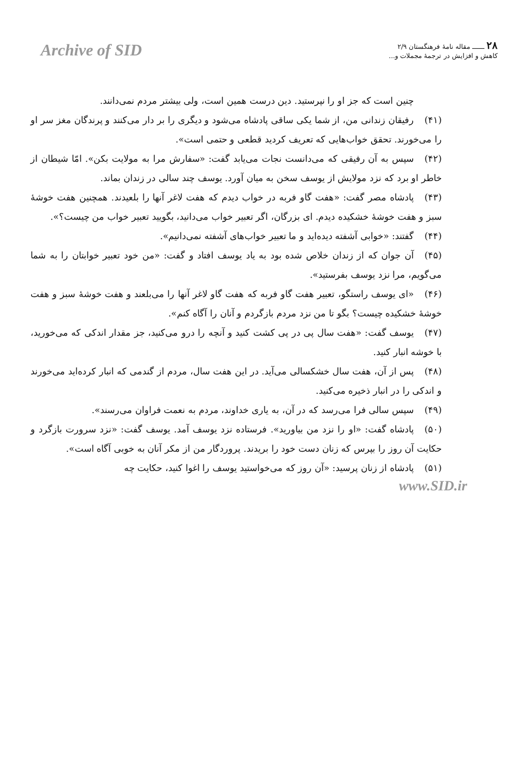Archive of SID
۲۸ ــــــ مقاله نامهٔ فرهنگستان ۲/۹
کاهش و افزایش در ترجمهٔ مجملات و...
چنین است که جز او را نپرستید. دین درست همین است، ولی بیشتر مردم نمی‌دانند.
(۴۱) رفیقان زندانی من، از شما یکی ساقی پادشاه می‌شود و دیگری را بر دار می‌کنند و پرندگان مغز سر او را می‌خورند. تحقق خواب‌هایی که تعریف کردید قطعی و حتمی است».
(۴۲) سپس به آن رفیقی که می‌دانست نجات می‌یابد گفت: «سفارش مرا به مولایت بکن». امّا شیطان از خاطر او برد که نزد مولایش از یوسف سخن به میان آورد. یوسف چند سالی در زندان بماند.
(۴۳) پادشاه مصر گفت: «هفت گاو فربه در خواب دیدم که هفت لاغر آنها را بلعیدند. همچنین هفت خوشهٔ سبز و هفت خوشهٔ خشکیده دیدم. ای بزرگان، اگر تعبیر خواب می‌دانید، بگویید تعبیر خواب من چیست؟».
(۴۴) گفتند: «خوابی آشفته دیده‌اید و ما تعبیر خواب‌های آشفته نمی‌دانیم».
(۴۵) آن جوان که از زندان خلاص شده بود به یاد یوسف افتاد و گفت: «من خود تعبیر خوابتان را به شما می‌گویم، مرا نزد یوسف بفرستید».
(۴۶) «ای یوسف راستگو، تعبیر هفت گاو فربه که هفت گاو لاغر آنها را می‌بلعند و هفت خوشهٔ سبز و هفت خوشهٔ خشکیده چیست؟ بگو تا من نزد مردم بازگردم و آنان را آگاه کنم».
(۴۷) یوسف گفت: «هفت سال پی در پی کشت کنید و آنچه را درو می‌کنید، جز مقدار اندکی که می‌خورید، با خوشه انبار کنید.
(۴۸) پس از آن، هفت سال خشکسالی می‌آید. در این هفت سال، مردم از گندمی که انبار کرده‌اید می‌خورند و اندکی را در انبار ذخیره می‌کنید.
(۴۹) سپس سالی فرا می‌رسد که در آن، به یاری خداوند، مردم به نعمت فراوان می‌رسند».
(۵۰) پادشاه گفت: «او را نزد من بیاورید». فرستاده نزد یوسف آمد. یوسف گفت: «نزد سرورت بازگرد و حکایت آن روز را بپرس که زنان دست خود را بریدند. پروردگار من از مکر آنان به خوبی آگاه است».
(۵۱) پادشاه از زنان پرسید: «آن روز که می‌خواستید یوسف را اغوا کنید، حکایت چه
www.SID.ir